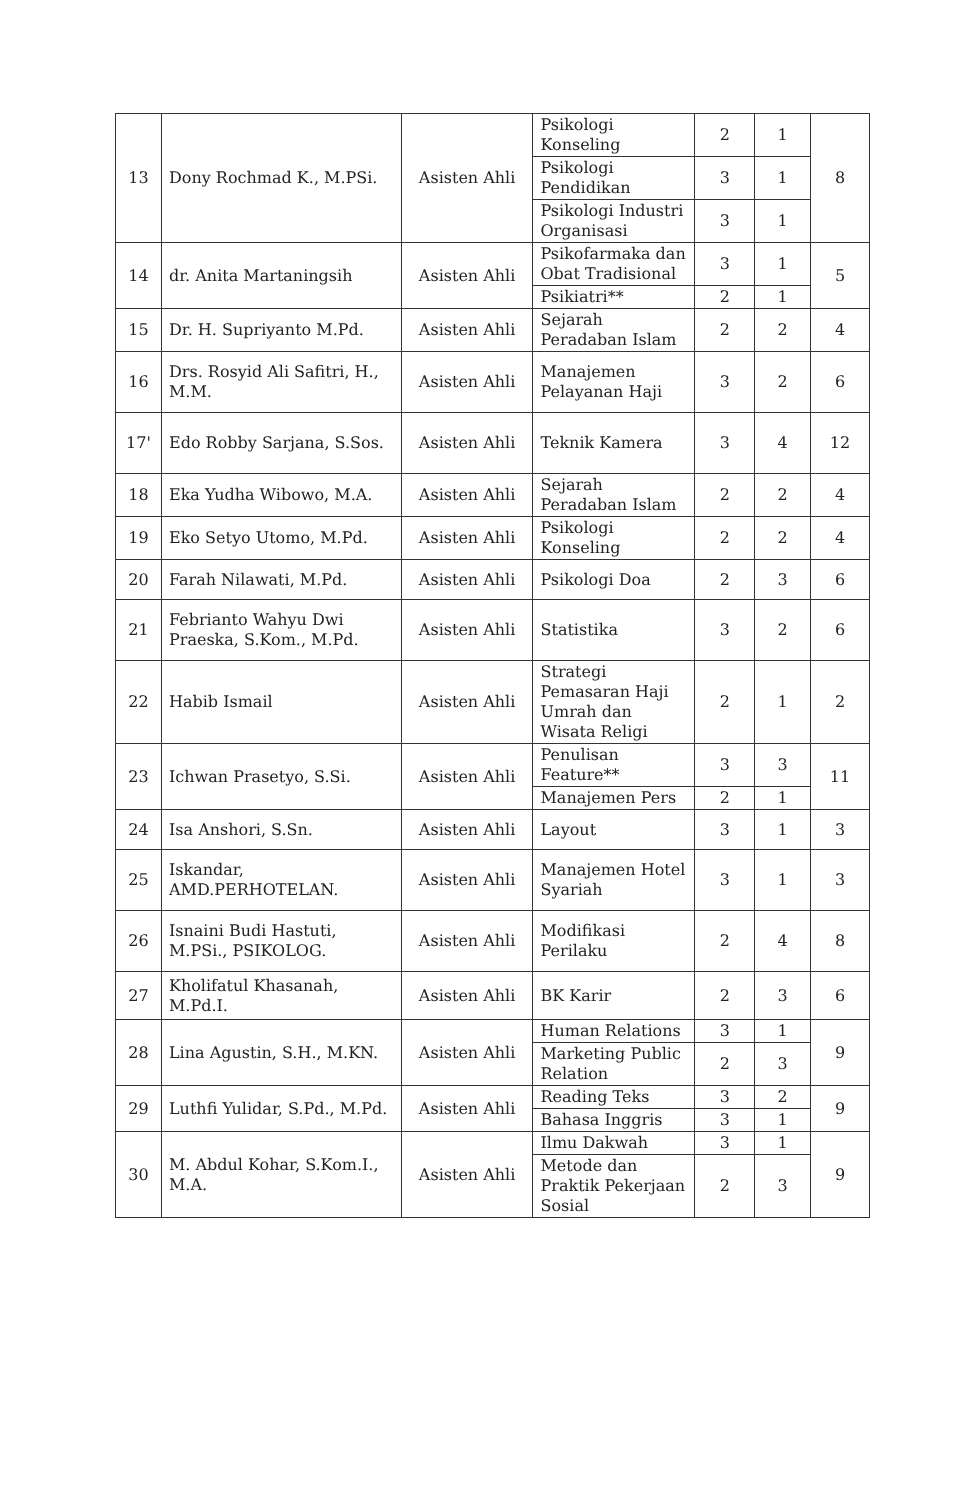| 13 | Dony Rochmad K., M.PSi. | Asisten Ahli | Psikologi Konseling | 2 | 1 | 8 |
| | | | Psikologi Pendidikan | 3 | 1 | |
| | | | Psikologi Industri Organisasi | 3 | 1 | |
| 14 | dr. Anita Martaningsih | Asisten Ahli | Psikofarmaka dan Obat Tradisional | 3 | 1 | 5 |
| | | | Psikiatri** | 2 | 1 | |
| 15 | Dr. H. Supriyanto M.Pd. | Asisten Ahli | Sejarah Peradaban Islam | 2 | 2 | 4 |
| 16 | Drs. Rosyid Ali Safitri, H., M.M. | Asisten Ahli | Manajemen Pelayanan Haji | 3 | 2 | 6 |
| 17' | Edo Robby Sarjana, S.Sos. | Asisten Ahli | Teknik Kamera | 3 | 4 | 12 |
| 18 | Eka Yudha Wibowo, M.A. | Asisten Ahli | Sejarah Peradaban Islam | 2 | 2 | 4 |
| 19 | Eko Setyo Utomo, M.Pd. | Asisten Ahli | Psikologi Konseling | 2 | 2 | 4 |
| 20 | Farah Nilawati, M.Pd. | Asisten Ahli | Psikologi Doa | 2 | 3 | 6 |
| 21 | Febrianto Wahyu Dwi Praeska, S.Kom., M.Pd. | Asisten Ahli | Statistika | 3 | 2 | 6 |
| 22 | Habib Ismail | Asisten Ahli | Strategi Pemasaran Haji Umrah dan Wisata Religi | 2 | 1 | 2 |
| 23 | Ichwan Prasetyo, S.Si. | Asisten Ahli | Penulisan Feature** | 3 | 3 | 11 |
| | | | Manajemen Pers | 2 | 1 | |
| 24 | Isa Anshori, S.Sn. | Asisten Ahli | Layout | 3 | 1 | 3 |
| 25 | Iskandar, AMD.PERHOTELAN. | Asisten Ahli | Manajemen Hotel Syariah | 3 | 1 | 3 |
| 26 | Isnaini Budi Hastuti, M.PSi., PSIKOLOG. | Asisten Ahli | Modifikasi Perilaku | 2 | 4 | 8 |
| 27 | Kholifatul Khasanah, M.Pd.I. | Asisten Ahli | BK Karir | 2 | 3 | 6 |
| 28 | Lina Agustin, S.H., M.KN. | Asisten Ahli | Human Relations | 3 | 1 | 9 |
| | | | Marketing Public Relation | 2 | 3 | |
| 29 | Luthfi Yulidar, S.Pd., M.Pd. | Asisten Ahli | Reading Teks | 3 | 2 | 9 |
| | | | Bahasa Inggris | 3 | 1 | |
| 30 | M. Abdul Kohar, S.Kom.I., M.A. | Asisten Ahli | Ilmu Dakwah | 3 | 1 | 9 |
| | | | Metode dan Praktik Pekerjaan Sosial | 2 | 3 | |